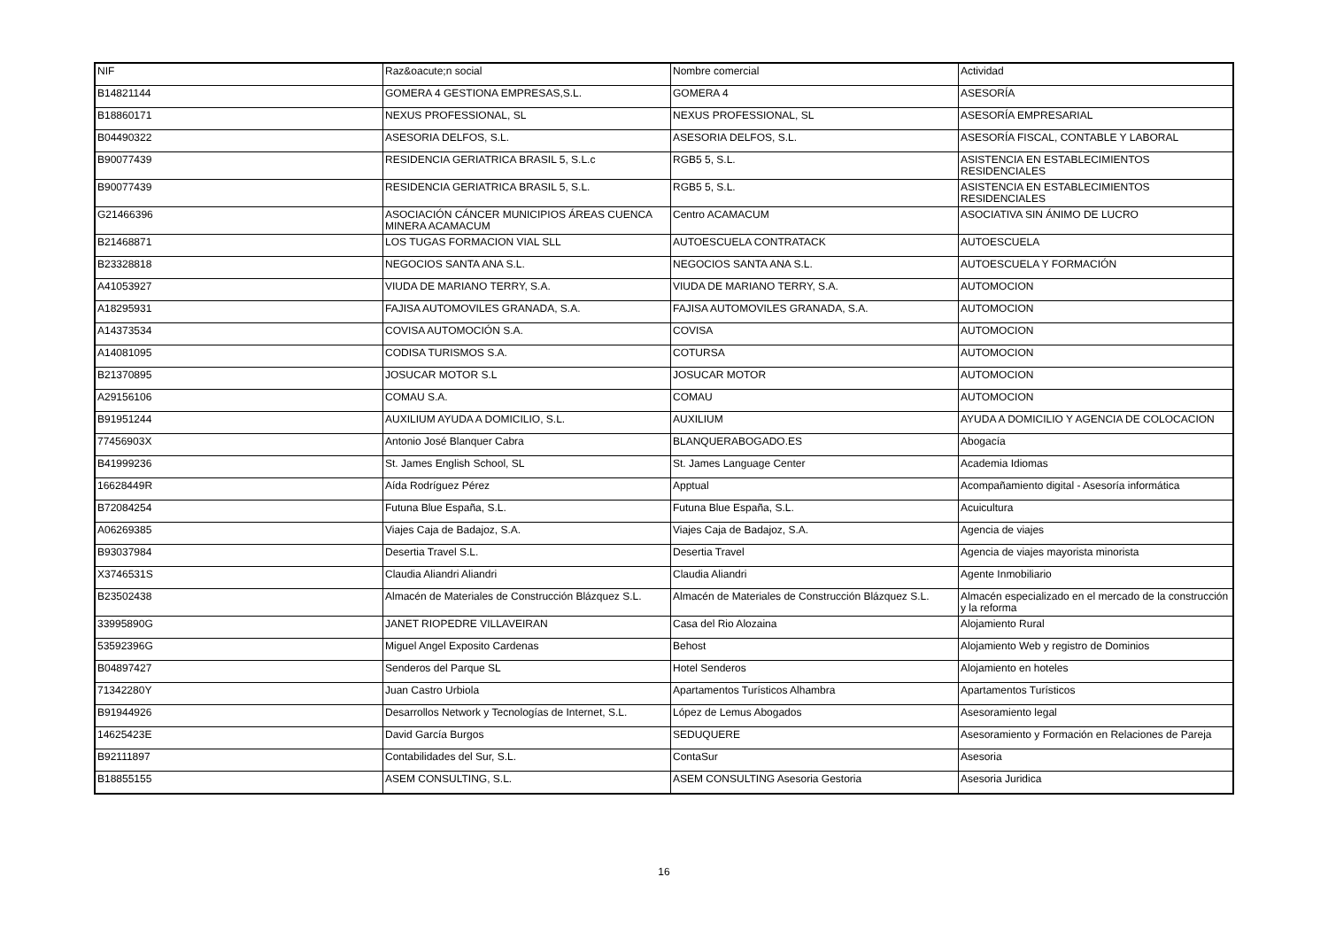| NIF | Raz&oacute;n social | Nombre comercial | Actividad |
| --- | --- | --- | --- |
| B14821144 | GOMERA 4 GESTIONA EMPRESAS,S.L. | GOMERA 4 | ASESORÍA |
| B18860171 | NEXUS PROFESSIONAL, SL | NEXUS PROFESSIONAL, SL | ASESORÍA EMPRESARIAL |
| B04490322 | ASESORIA DELFOS, S.L. | ASESORIA DELFOS, S.L. | ASESORÍA FISCAL, CONTABLE Y LABORAL |
| B90077439 | RESIDENCIA GERIATRICA BRASIL 5, S.L.c | RGB5 5, S.L. | ASISTENCIA EN ESTABLECIMIENTOS RESIDENCIALES |
| B90077439 | RESIDENCIA GERIATRICA BRASIL 5, S.L. | RGB5 5, S.L. | ASISTENCIA EN ESTABLECIMIENTOS RESIDENCIALES |
| G21466396 | ASOCIACIÓN CÁNCER MUNICIPIOS ÁREAS CUENCA MINERA ACAMACUM | Centro ACAMACUM | ASOCIATIVA SIN ÁNIMO DE LUCRO |
| B21468871 | LOS TUGAS FORMACION VIAL SLL | AUTOESCUELA CONTRATACK | AUTOESCUELA |
| B23328818 | NEGOCIOS SANTA ANA S.L. | NEGOCIOS SANTA ANA S.L. | AUTOESCUELA Y FORMACIÓN |
| A41053927 | VIUDA DE MARIANO TERRY, S.A. | VIUDA DE MARIANO TERRY, S.A. | AUTOMOCION |
| A18295931 | FAJISA AUTOMOVILES GRANADA, S.A. | FAJISA AUTOMOVILES GRANADA, S.A. | AUTOMOCION |
| A14373534 | COVISA AUTOMOCIÓN S.A. | COVISA | AUTOMOCION |
| A14081095 | CODISA TURISMOS S.A. | COTURSA | AUTOMOCION |
| B21370895 | JOSUCAR MOTOR S.L | JOSUCAR MOTOR | AUTOMOCION |
| A29156106 | COMAU S.A. | COMAU | AUTOMOCION |
| B91951244 | AUXILIUM AYUDA A DOMICILIO, S.L. | AUXILIUM | AYUDA A DOMICILIO Y AGENCIA DE COLOCACION |
| 77456903X | Antonio José Blanquer Cabra | BLANQUERABOGADO.ES | Abogacía |
| B41999236 | St. James English School, SL | St. James Language Center | Academia Idiomas |
| 16628449R | Aída Rodríguez Pérez | Apptual | Acompañamiento digital - Asesoría informática |
| B72084254 | Futuna Blue España, S.L. | Futuna Blue España, S.L. | Acuicultura |
| A06269385 | Viajes Caja de Badajoz, S.A. | Viajes Caja de Badajoz, S.A. | Agencia de viajes |
| B93037984 | Desertia Travel S.L. | Desertia Travel | Agencia de viajes mayorista minorista |
| X3746531S | Claudia Aliandri Aliandri | Claudia Aliandri | Agente Inmobiliario |
| B23502438 | Almacén de Materiales de Construcción Blázquez S.L. | Almacén de Materiales de Construcción Blázquez S.L. | Almacén especializado en el mercado de la construcción y la reforma |
| 33995890G | JANET RIOPEDRE VILLAVEIRAN | Casa del Rio Alozaina | Alojamiento Rural |
| 53592396G | Miguel Angel Exposito Cardenas | Behost | Alojamiento Web y registro de Dominios |
| B04897427 | Senderos del Parque SL | Hotel Senderos | Alojamiento en hoteles |
| 71342280Y | Juan Castro Urbiola | Apartamentos Turísticos Alhambra | Apartamentos Turísticos |
| B91944926 | Desarrollos Network y Tecnologías de Internet, S.L. | López de Lemus Abogados | Asesoramiento legal |
| 14625423E | David García Burgos | SEDUQUERE | Asesoramiento y Formación en Relaciones de Pareja |
| B92111897 | Contabilidades del Sur, S.L. | ContaSur | Asesoria |
| B18855155 | ASEM CONSULTING, S.L. | ASEM CONSULTING Asesoria Gestoria | Asesoria Juridica |
16